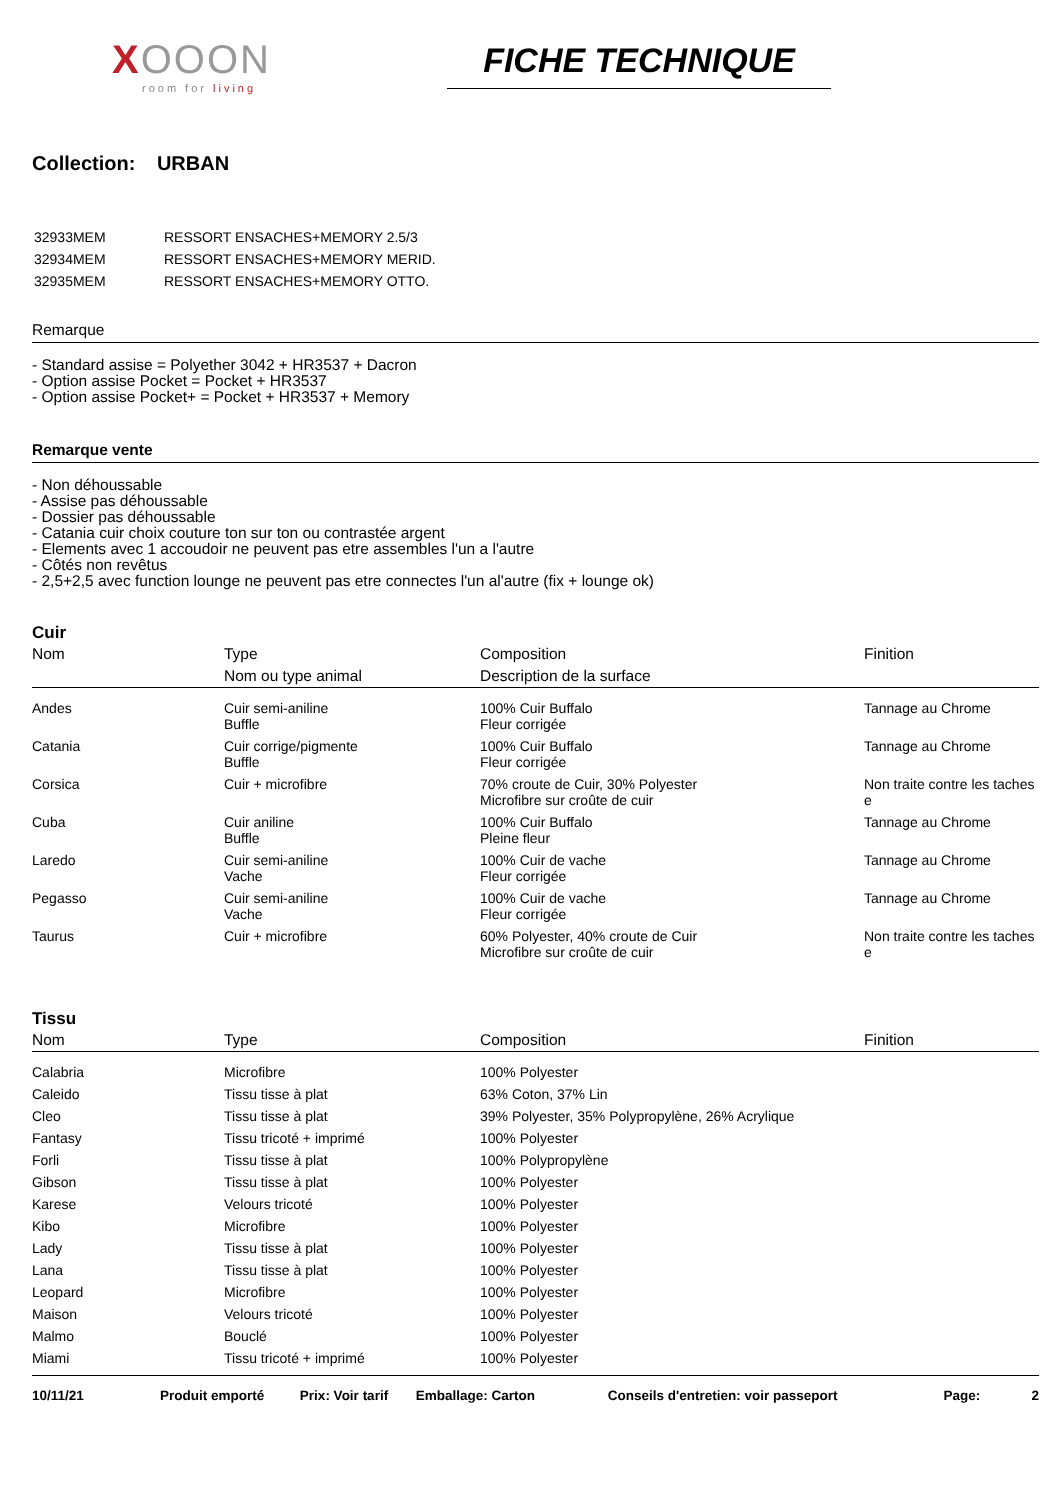XOOON
room for living
FICHE TECHNIQUE
Collection: URBAN
| 32933MEM | RESSORT ENSACHES+MEMORY 2.5/3 |
| 32934MEM | RESSORT ENSACHES+MEMORY MERID. |
| 32935MEM | RESSORT ENSACHES+MEMORY OTTO. |
Remarque
- Standard assise = Polyether 3042 + HR3537 + Dacron
- Option assise Pocket = Pocket + HR3537
- Option assise Pocket+ = Pocket + HR3537 + Memory
Remarque vente
- Non déhoussable
- Assise pas déhoussable
- Dossier pas déhoussable
- Catania cuir choix couture ton sur ton ou contrastée argent
- Elements avec 1 accoudoir ne peuvent pas etre assembles l'un a l'autre
- Côtés non revêtus
- 2,5+2,5 avec function lounge ne peuvent pas etre connectes l'un al'autre (fix + lounge ok)
Cuir
| Nom | Type | Composition | Finition |
| --- | --- | --- | --- |
| | Nom ou type animal | Description de la surface | |
| Andes | Cuir semi-aniline Buffle | 100% Cuir Buffalo Fleur corrigée | Tannage au Chrome |
| Catania | Cuir corrige/pigmente Buffle | 100% Cuir Buffalo Fleur corrigée | Tannage au Chrome |
| Corsica | Cuir + microfibre | 70% croute de Cuir, 30% Polyester Microfibre sur croûte de cuir | Non traite contre les taches e |
| Cuba | Cuir aniline Buffle | 100% Cuir Buffalo Pleine fleur | Tannage au Chrome |
| Laredo | Cuir semi-aniline Vache | 100% Cuir de vache Fleur corrigée | Tannage au Chrome |
| Pegasso | Cuir semi-aniline Vache | 100% Cuir de vache Fleur corrigée | Tannage au Chrome |
| Taurus | Cuir + microfibre | 60% Polyester, 40% croute de Cuir Microfibre sur croûte de cuir | Non traite contre les taches e |
Tissu
| Nom | Type | Composition | Finition |
| --- | --- | --- | --- |
| Calabria | Microfibre | 100% Polyester | |
| Caleido | Tissu tisse à plat | 63% Coton, 37% Lin | |
| Cleo | Tissu tisse à plat | 39% Polyester, 35% Polypropylène, 26% Acrylique | |
| Fantasy | Tissu tricoté + imprimé | 100% Polyester | |
| Forli | Tissu tisse à plat | 100% Polypropylène | |
| Gibson | Tissu tisse à plat | 100% Polyester | |
| Karese | Velours tricoté | 100% Polyester | |
| Kibo | Microfibre | 100% Polyester | |
| Lady | Tissu tisse à plat | 100% Polyester | |
| Lana | Tissu tisse à plat | 100% Polyester | |
| Leopard | Microfibre | 100% Polyester | |
| Maison | Velours tricoté | 100% Polyester | |
| Malmo | Bouclé | 100% Polyester | |
| Miami | Tissu tricoté + imprimé | 100% Polyester | |
10/11/21 Produit emporté Prix: Voir tarif Emballage: Carton Conseils d'entretien: voir passeport Page: 2